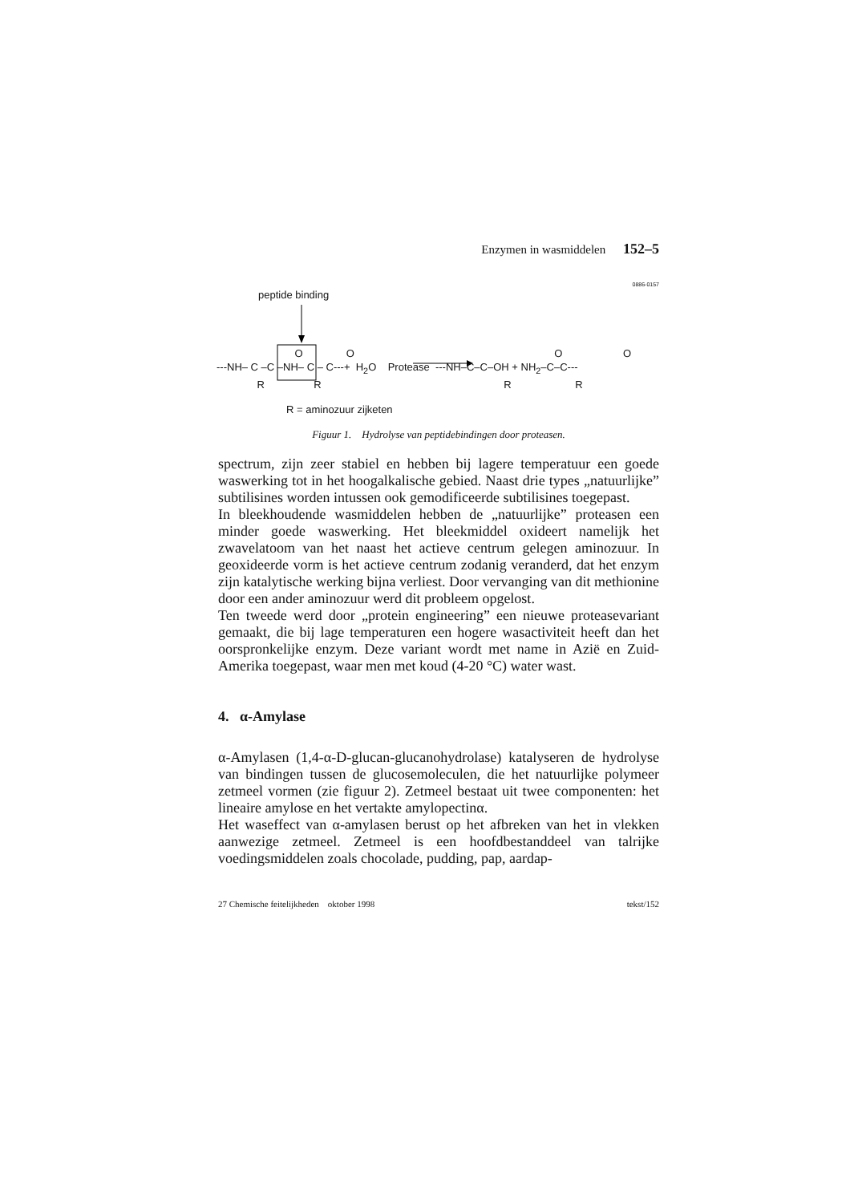Enzymen in wasmiddelen 152–5
0886-0157
peptide binding
O O O O ---NH– C –C –NH– C – C---+ H<sub>2</sub>O Protease ---NH–C–C–OH + NH<sub>2</sub>–C–C--- R R R R
R = aminozuur zijketen
Figuur 1. Hydrolyse van peptidebindingen door proteasen.
spectrum, zijn zeer stabiel en hebben bij lagere temperatuur een goede waswerking tot in het hoogalkalische gebied. Naast drie types „natuurlijke” subtilisines worden intussen ook gemodificeerde subtilisines toegepast.
In bleekhoudende wasmiddelen hebben de „natuurlijke” proteasen een minder goede waswerking. Het bleekmiddel oxideert namelijk het zwavelatoom van het naast het actieve centrum gelegen aminozuur. In geoxideerde vorm is het actieve centrum zodanig veranderd, dat het enzym zijn katalytische werking bijna verliest. Door vervanging van dit methionine door een ander aminozuur werd dit probleem opgelost.
Ten tweede werd door „protein engineering” een nieuwe proteasevariant gemaakt, die bij lage temperaturen een hogere wasactiviteit heeft dan het oorspronkelijke enzym. Deze variant wordt met name in Azië en Zuid-Amerika toegepast, waar men met koud (4-20 °C) water wast.
4. α-Amylase
α-Amylasen (1,4-α-D-glucan-glucanohydrolase) katalyseren de hydrolyse van bindingen tussen de glucosemoleculen, die het natuurlijke polymeer zetmeel vormen (zie figuur 2). Zetmeel bestaat uit twee componenten: het lineaire amylose en het vertakte amylopectinα.
Het waseffect van α-amylasen berust op het afbreken van het in vlekken aanwezige zetmeel. Zetmeel is een hoofdbestanddeel van talrijke voedingsmiddelen zoals chocolade, pudding, pap, aardap-
27 Chemische feitelijkheden oktober 1998 tekst/152